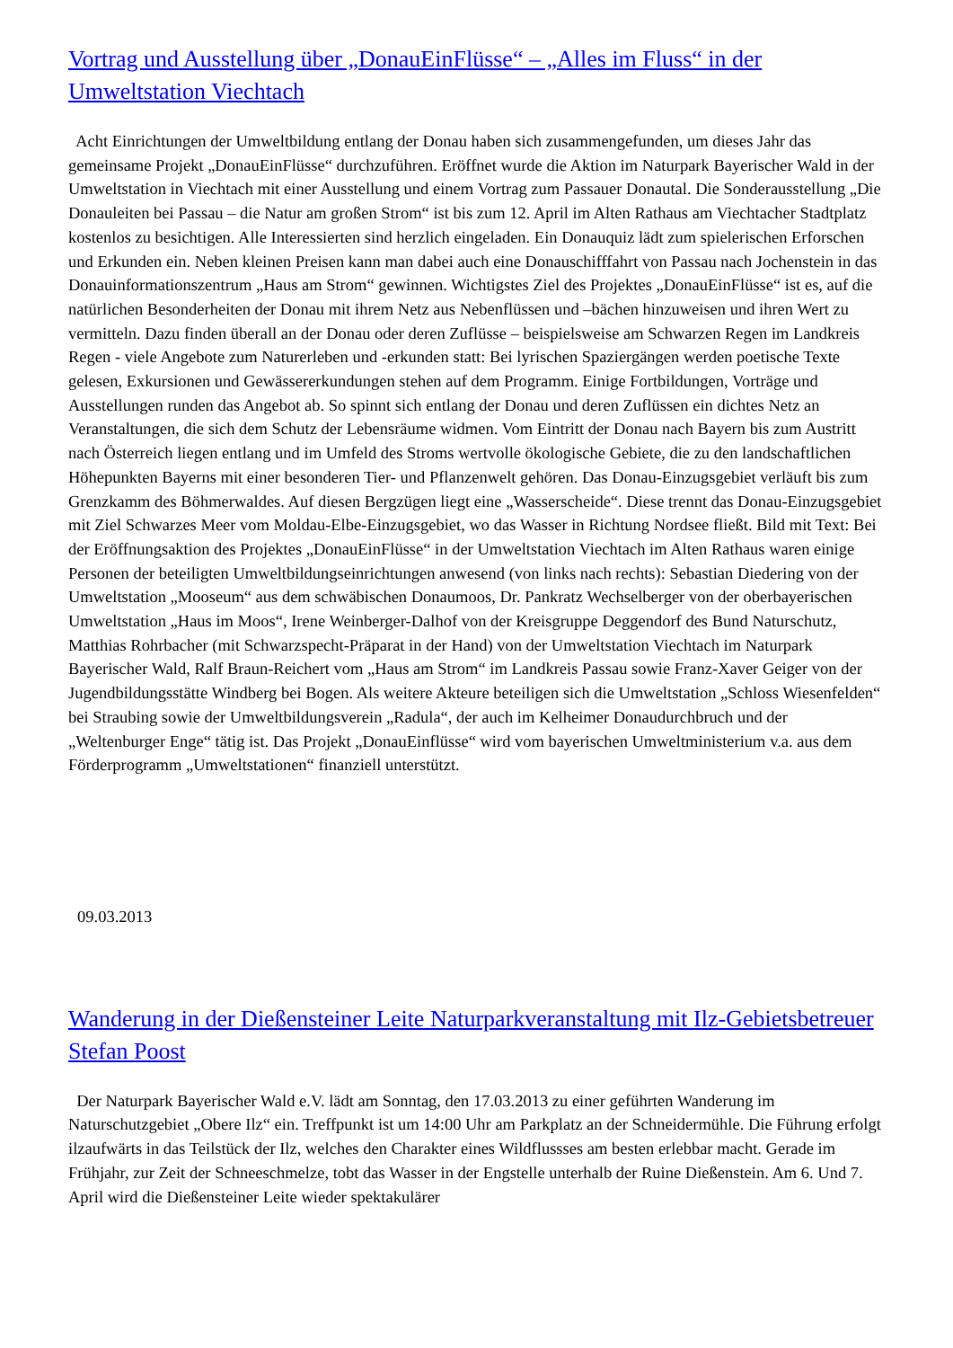Vortrag und Ausstellung über „DonauEinFlüsse“ – „Alles im Fluss“ in der Umweltstation Viechtach
Acht Einrichtungen der Umweltbildung entlang der Donau haben sich zusammengefunden, um dieses Jahr das gemeinsame Projekt „DonauEinFlüsse“ durchzuführen. Eröffnet wurde die Aktion im Naturpark Bayerischer Wald in der Umweltstation in Viechtach mit einer Ausstellung und einem Vortrag zum Passauer Donautal. Die Sonderausstellung „Die Donauleiten bei Passau – die Natur am großen Strom“ ist bis zum 12. April im Alten Rathaus am Viechtacher Stadtplatz kostenlos zu besichtigen. Alle Interessierten sind herzlich eingeladen. Ein Donauquiz lädt zum spielerischen Erforschen und Erkunden ein. Neben kleinen Preisen kann man dabei auch eine Donauschifffahrt von Passau nach Jochenstein in das Donauinformationszentrum „Haus am Strom“ gewinnen. Wichtigstes Ziel des Projektes „DonauEinFlüsse“ ist es, auf die natürlichen Besonderheiten der Donau mit ihrem Netz aus Nebenflüssen und –bächen hinzuweisen und ihren Wert zu vermitteln. Dazu finden überall an der Donau oder deren Zuflüsse – beispielsweise am Schwarzen Regen im Landkreis Regen - viele Angebote zum Naturerleben und -erkunden statt: Bei lyrischen Spaziergängen werden poetische Texte gelesen, Exkursionen und Gewässererkundungen stehen auf dem Programm. Einige Fortbildungen, Vorträge und Ausstellungen runden das Angebot ab. So spinnt sich entlang der Donau und deren Zuflüssen ein dichtes Netz an Veranstaltungen, die sich dem Schutz der Lebensräume widmen. Vom Eintritt der Donau nach Bayern bis zum Austritt nach Österreich liegen entlang und im Umfeld des Stroms wertvolle ökologische Gebiete, die zu den landschaftlichen Höhepunkten Bayerns mit einer besonderen Tier- und Pflanzenwelt gehören. Das Donau-Einzugsgebiet verläuft bis zum Grenzkamm des Böhmerwaldes. Auf diesen Bergzügen liegt eine „Wasserscheide“. Diese trennt das Donau-Einzugsgebiet mit Ziel Schwarzes Meer vom Moldau-Elbe-Einzugsgebiet, wo das Wasser in Richtung Nordsee fließt. Bild mit Text: Bei der Eröffnungsaktion des Projektes „DonauEinFlüsse“ in der Umweltstation Viechtach im Alten Rathaus waren einige Personen der beteiligten Umweltbildungseinrichtungen anwesend (von links nach rechts): Sebastian Diedering von der Umweltstation „Mooseum“ aus dem schwäbischen Donaumoos, Dr. Pankratz Wechselberger von der oberbayerischen Umweltstation „Haus im Moos“, Irene Weinberger-Dalhof von der Kreisgruppe Deggendorf des Bund Naturschutz, Matthias Rohrbacher (mit Schwarzspecht-Präparat in der Hand) von der Umweltstation Viechtach im Naturpark Bayerischer Wald, Ralf Braun-Reichert vom „Haus am Strom“ im Landkreis Passau sowie Franz-Xaver Geiger von der Jugendbildungsstätte Windberg bei Bogen. Als weitere Akteure beteiligen sich die Umweltstation „Schloss Wiesenfelden“ bei Straubing sowie der Umweltbildungsverein „Radula“, der auch im Kelheimer Donaudurchbruch und der „Weltenburger Enge“ tätig ist. Das Projekt „DonauEinflüsse“ wird vom bayerischen Umweltministerium v.a. aus dem Förderprogramm „Umweltstationen“ finanziell unterstützt.
09.03.2013
Wanderung in der Dießensteiner Leite Naturparkveranstaltung mit Ilz-Gebietsbetreuer Stefan Poost
Der Naturpark Bayerischer Wald e.V. lädt am Sonntag, den 17.03.2013 zu einer geführten Wanderung im Naturschutzgebiet „Obere Ilz“ ein. Treffpunkt ist um 14:00 Uhr am Parkplatz an der Schneidermühle. Die Führung erfolgt ilzaufwärts in das Teilstück der Ilz, welches den Charakter eines Wildflussses am besten erlebbar macht. Gerade im Frühjahr, zur Zeit der Schneeschmelze, tobt das Wasser in der Engstelle unterhalb der Ruine Dießenstein. Am 6. Und 7. April wird die Dießensteiner Leite wieder spektakulärer